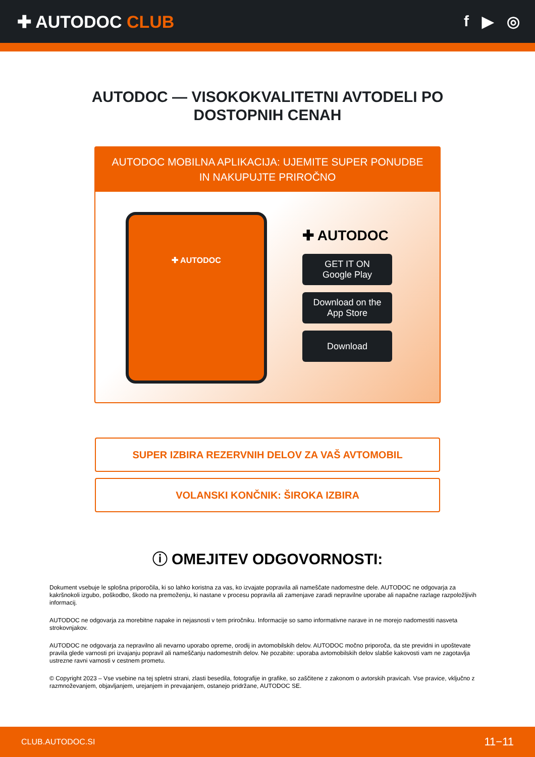✚ AUTODOC CLUB f ▶ ◎
AUTODOC — VISOKOKVALITETNI AVTODELI PO
DOSTOPNIH CENAH
AUTODOC MOBILNA APLIKACIJA: UJEMITE SUPER PONUDBE IN NAKUPUJTE PRIROČNO
✚ AUTODOC
✚ AUTODOC
GET IT ON
Google Play
Download on the
App Store
Download
SUPER IZBIRA REZERVNIH DELOV ZA VAŠ AVTOMOBIL
VOLANSKI KONČNIK: ŠIROKA IZBIRA
ⓘ OMEJITEV ODGOVORNOSTI:
Dokument vsebuje le splošna priporočila, ki so lahko koristna za vas, ko izvajate popravila ali nameščate nadomestne dele. AUTODOC ne odgovarja za kakršnokoli izgubo, poškodbo, škodo na premoženju, ki nastane v procesu popravila ali zamenjave zaradi nepravilne uporabe ali napačne razlage razpoložljivih informacij.
AUTODOC ne odgovarja za morebitne napake in nejasnosti v tem priročniku. Informacije so samo informativne narave in ne morejo nadomestiti nasveta strokovnjakov.
AUTODOC ne odgovarja za nepravilno ali nevarno uporabo opreme, orodij in avtomobilskih delov. AUTODOC močno priporoča, da ste previdni in upoštevate pravila glede varnosti pri izvajanju popravil ali nameščanju nadomestnih delov. Ne pozabite: uporaba avtomobilskih delov slabše kakovosti vam ne zagotavlja ustrezne ravni varnosti v cestnem prometu.
© Copyright 2023 – Vse vsebine na tej spletni strani, zlasti besedila, fotografije in grafike, so zaščitene z zakonom o avtorskih pravicah. Vse pravice, vključno z razmnoževanjem, objavljanjem, urejanjem in prevajanjem, ostanejo pridržane, AUTODOC SE.
CLUB.AUTODOC.SI 11−11